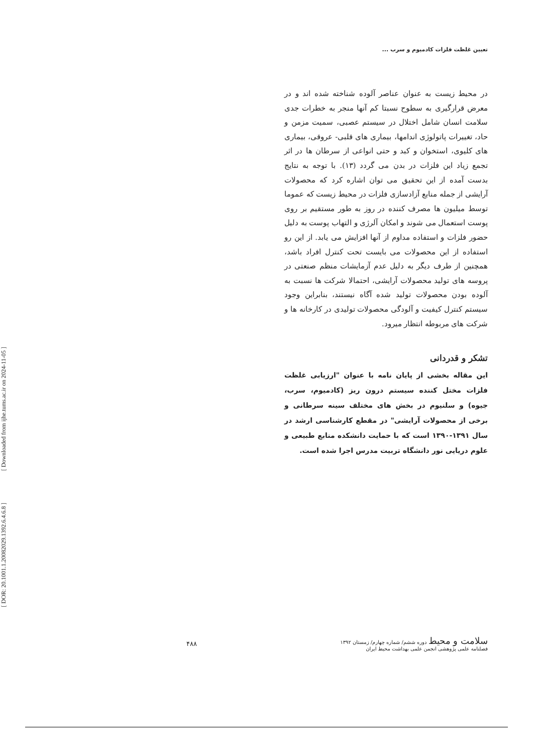تعیین غلظت فلزات کادمیوم و سرب ...
[ Downloaded from ijhe.tums.ac.ir on 2024-11-05 ]
[ DOR: 20.1001.1.20082029.1392.6.4.6.8 ]
در محیط زیست به عنوان عناصر آلوده شناخته شده اند و در معرض قرارگیری به سطوح نسبتا کم آنها منجر به خطرات جدی سلامت انسان شامل اختلال در سیستم عصبی، سمیت مزمن و حاد، تغییرات پاتولوژی اندامها، بیماری های قلبی- عروقی، بیماری های کلیوی، استخوان و کبد و حتی انواعی از سرطان ها در اثر تجمع زیاد این فلزات در بدن می گردد (۱۳). با توجه به نتایج بدست آمده از این تحقیق می توان اشاره کرد که محصولات آرایشی از جمله منابع آزادسازی فلزات در محیط زیست که عموما توسط میلیون ها مصرف کننده در روز به طور مستقیم بر روی پوست استعمال می شوند و امکان آلرژی و التهاب پوست به دلیل حضور فلزات و استفاده مداوم از آنها افزایش می یابد. از این رو استفاده از این محصولات می بایست تحت کنترل افراد باشد، همچنین از طرف دیگر به دلیل عدم آزمایشات منظم صنعتی در پروسه های تولید محصولات آرایشی، احتمالا شرکت ها نسبت به آلوده بودن محصولات تولید شده آگاه نیستند، بنابراین وجود سیستم کنترل کیفیت و آلودگی محصولات تولیدی در کارخانه ها و شرکت های مربوطه انتظار میرود.
تشکر و قدردانی
این مقاله بخشی از پایان نامه با عنوان "ارزیابی غلظت فلزات مختل کننده سیستم درون ریز (کادمیوم، سرب، جیوه) و سلنیوم در بخش های مختلف سینه سرطانی و برخی از محصولات آرایشی" در مقطع کارشناسی ارشد در سال ۱۳۹۱-۱۳۹۰ است که با حمایت دانشکده منابع طبیعی و علوم دریایی نور دانشگاه تربیت مدرس اجرا شده است.
سلامت و محیط دوره ششم/ شماره چهارم/ زمستان ۱۳۹۲
فصلنامه علمی پژوهشی انجمن علمی بهداشت محیط ایران
۴۸۸